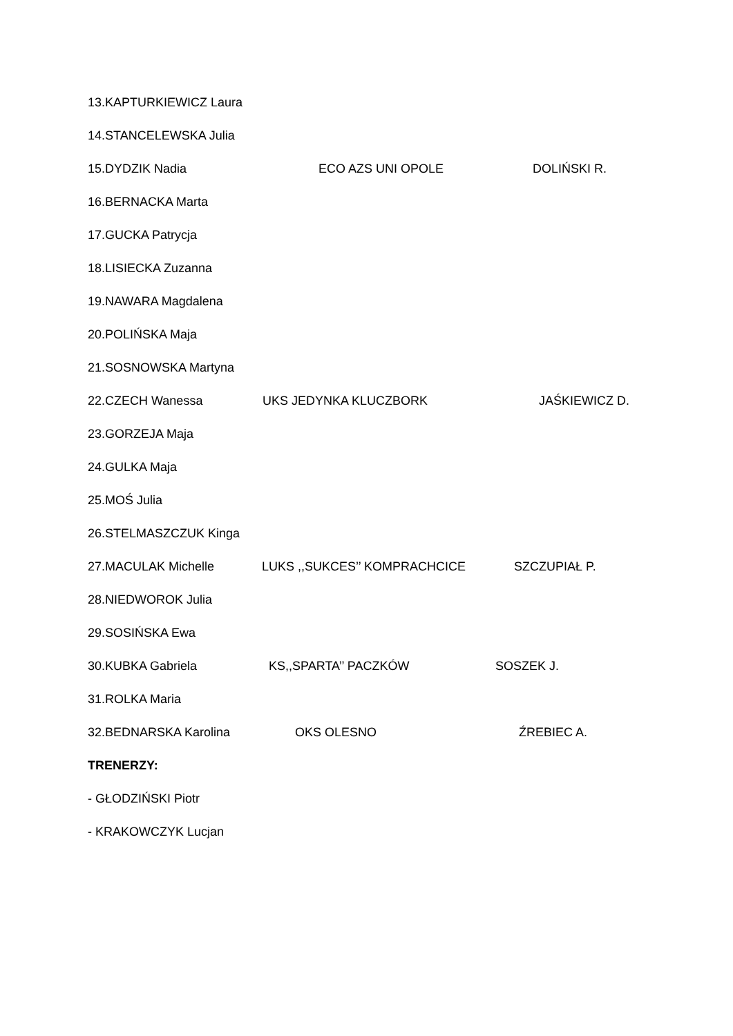13.KAPTURKIEWICZ Laura
14.STANCELEWSKA Julia
15.DYDZIK Nadia ECO AZS UNI OPOLE DOLIŃSKI R.
16.BERNACKA Marta
17.GUCKA Patrycja
18.LISIECKA Zuzanna
19.NAWARA Magdalena
20.POLIŃSKA Maja
21.SOSNOWSKA Martyna
22.CZECH Wanessa UKS JEDYNKA KLUCZBORK JAŚKIEWICZ D.
23.GORZEJA Maja
24.GULKA Maja
25.MOŚ Julia
26.STELMASZCZUK Kinga
27.MACULAK Michelle LUKS ,,SUKCES’’ KOMPRACHCICE SZCZUPIAŁ P.
28.NIEDWOROK Julia
29.SOSIŃSKA Ewa
30.KUBKA Gabriela KS,,SPARTA’’ PACZKÓW SOSZEK J.
31.ROLKA Maria
32.BEDNARSKA Karolina OKS OLESNO ŹREBIEC A.
TRENERZY:
- GŁODZIŃSKI Piotr
- KRAKOWCZYK Lucjan